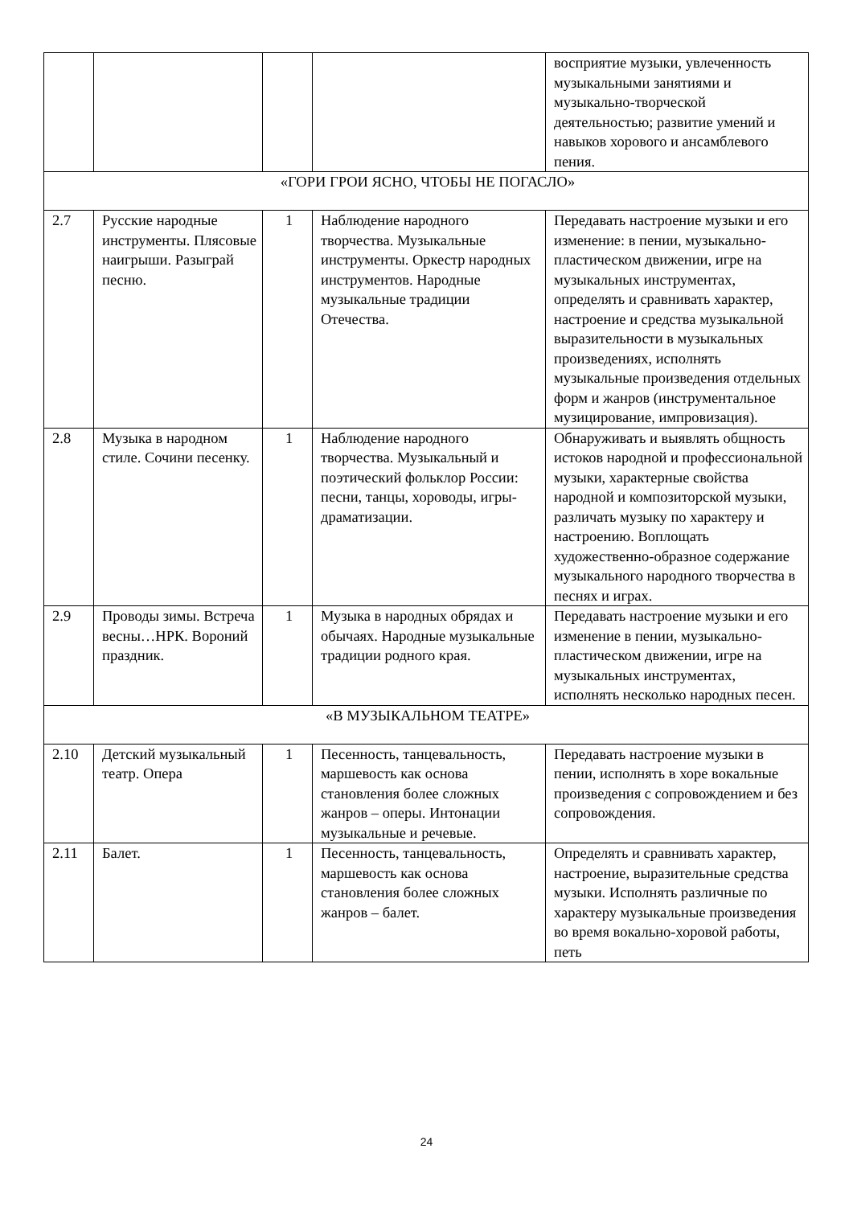| | | | | восприятие музыки, увлеченность музыкальными занятиями и музыкально-творческой деятельностью; развитие умений и навыков хорового и ансамблевого пения. |
| «ГОРИ ГРОИ ЯСНО, ЧТОБЫ НЕ ПОГАСЛО» | | | | |
| 2.7 | Русские народные инструменты. Плясовые наигрыши. Разыграй песню. | 1 | Наблюдение народного творчества. Музыкальные инструменты. Оркестр народных инструментов. Народные музыкальные традиции Отечества. | Передавать настроение музыки и его изменение: в пении, музыкально-пластическом движении, игре на музыкальных инструментах, определять и сравнивать характер, настроение и средства музыкальной выразительности в музыкальных произведениях, исполнять музыкальные произведения отдельных форм и жанров (инструментальное музицирование, импровизация). |
| 2.8 | Музыка в народном стиле. Сочини песенку. | 1 | Наблюдение народного творчества. Музыкальный и поэтический фольклор России: песни, танцы, хороводы, игры-драматизации. | Обнаруживать и выявлять общность истоков народной и профессиональной музыки, характерные свойства народной и композиторской музыки, различать музыку по характеру и настроению. Воплощать художественно-образное содержание музыкального народного творчества в песнях и играх. |
| 2.9 | Проводы зимы. Встреча весны…НРК. Вороний праздник. | 1 | Музыка в народных обрядах и обычаях. Народные музыкальные традиции родного края. | Передавать настроение музыки и его изменение в пении, музыкально-пластическом движении, игре на музыкальных инструментах, исполнять несколько народных песен. |
| «В МУЗЫКАЛЬНОМ ТЕАТРЕ» | | | | |
| 2.10 | Детский музыкальный театр. Опера | 1 | Песенность, танцевальность, маршевость как основа становления более сложных жанров – оперы. Интонации музыкальные и речевые. | Передавать настроение музыки в пении, исполнять в хоре вокальные произведения с сопровождением и без сопровождения. |
| 2.11 | Балет. | 1 | Песенность, танцевальность, маршевость как основа становления более сложных жанров – балет. | Определять и сравнивать характер, настроение, выразительные средства музыки. Исполнять различные по характеру музыкальные произведения во время вокально-хоровой работы, петь |
24